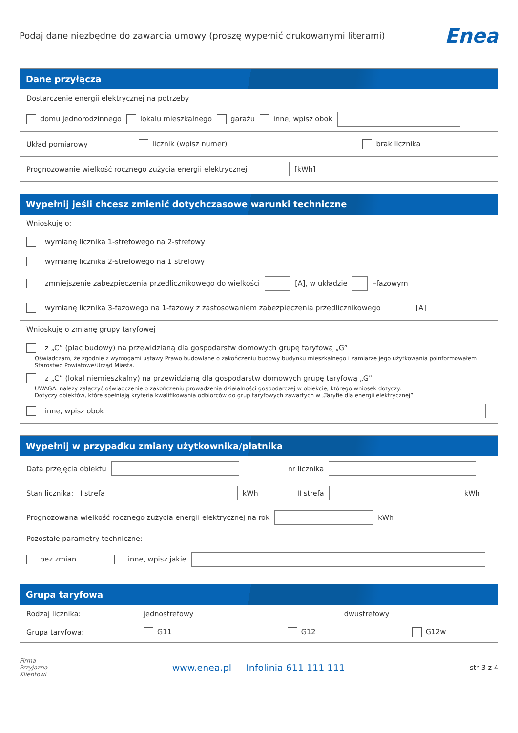Podaj dane niezbędne do zawarcia umowy (proszę wypełnić drukowanymi literami)
Enea
Dane przyłącza
Dostarczenie energii elektrycznej na potrzeby
domu jednorodzinnego lokalu mieszkalnego garażu inne, wpisz obok
Układ pomiarowy licznik (wpisz numer) brak licznika
Prognozowanie wielkość rocznego zużycia energii elektrycznej [kWh]
Wypełnij jeśli chcesz zmienić dotychczasowe warunki techniczne
Wnioskuję o:
wymianę licznika 1-strefowego na 2-strefowy
wymianę licznika 2-strefowego na 1 strefowy
zmniejszenie zabezpieczenia przedlicznikowego do wielkości [A], w układzie –fazowym
wymianę licznika 3-fazowego na 1-fazowy z zastosowaniem zabezpieczenia przedlicznikowego [A]
Wnioskuję o zmianę grupy taryfowej
z „C” (plac budowy) na przewidzianą dla gospodarstw domowych grupę taryfową „G”
Oświadczam, że zgodnie z wymogami ustawy Prawo budowlane o zakończeniu budowy budynku mieszkalnego i zamiarze jego użytkowania poinformowałem Starostwo Powiatowe/Urząd Miasta.
z „C” (lokal niemieszkalny) na przewidzianą dla gospodarstw domowych grupę taryfową „G”
UWAGA: należy załączyć oświadczenie o zakończeniu prowadzenia działalności gospodarczej w obiekcie, którego wniosek dotyczy.
Dotyczy obiektów, które spełniają kryteria kwalifikowania odbiorców do grup taryfowych zawartych w „Taryfie dla energii elektrycznej”
inne, wpisz obok
Wypełnij w przypadku zmiany użytkownika/płatnika
Data przejęcia obiektu nr licznika
Stan licznika: I strefa kWh II strefa kWh
Prognozowana wielkość rocznego zużycia energii elektrycznej na rok kWh
Pozostałe parametry techniczne:
bez zmian inne, wpisz jakie
Grupa taryfowa
Rodzaj licznika: jednostrefowy
Grupa taryfowa: G11
dwustrefowy
G12 G12w
Firma
Przyjazna
Klientowi www.enea.pl Infolinia 611 111 111 str 3 z 4